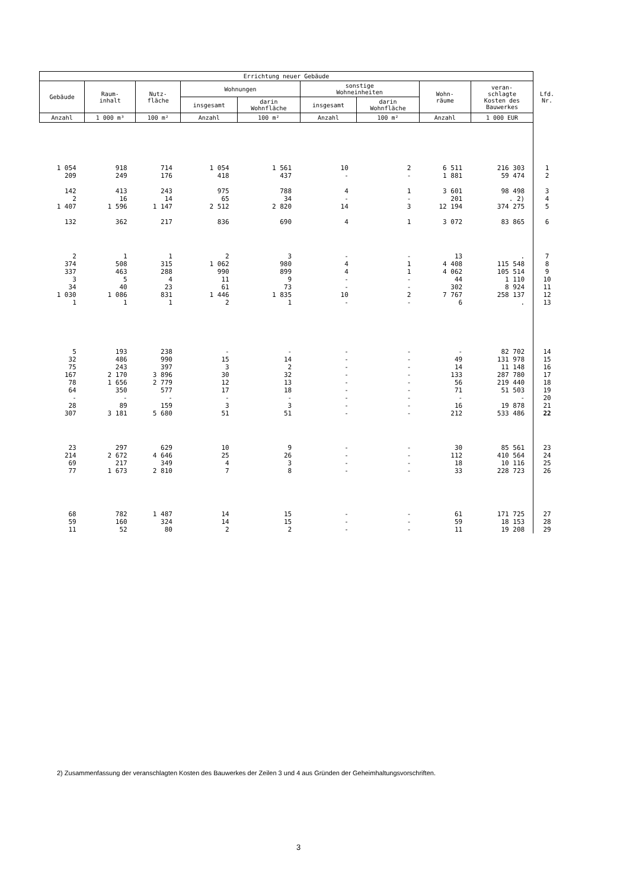| Errichtung neuer Gebäude | | | | | | | | | Lfd. Nr. |
| --- | --- | --- | --- | --- | --- | --- | --- | --- | --- |
| Gebäude | Raum- inhalt | Nutz- fläche | Wohnungen | | sonstige Wohneinheiten | | Wohn- räume | veran- schlagte Kosten des Bauwerkes | |
| | | | insgesamt | darin Wohnfläche | insgesamt | darin Wohnfläche | | | |
| Anzahl | 1 000 m³ | 100 m² | Anzahl | 100 m² | Anzahl | 100 m² | Anzahl | 1 000 EUR | |
| 1 054 | 918 | 714 | 1 054 | 1 561 | 10 | 2 | 6 511 | 216 303 | 1 |
| 209 | 249 | 176 | 418 | 437 | - | - | 1 881 | 59 474 | 2 |
| 142 | 413 | 243 | 975 | 788 | 4 | 1 | 3 601 | 98 498 | 3 |
| 2 | 16 | 14 | 65 | 34 | - | - | 201 | . 2) | 4 |
| 1 407 | 1 596 | 1 147 | 2 512 | 2 820 | 14 | 3 | 12 194 | 374 275 | 5 |
| 132 | 362 | 217 | 836 | 690 | 4 | 1 | 3 072 | 83 865 | 6 |
| 2 | 1 | 1 | 2 | 3 | - | - | 13 | . | 7 |
| 374 | 508 | 315 | 1 062 | 980 | 4 | 1 | 4 408 | 115 548 | 8 |
| 337 | 463 | 288 | 990 | 899 | 4 | 1 | 4 062 | 105 514 | 9 |
| 3 | 5 | 4 | 11 | 9 | - | - | 44 | 1 110 | 10 |
| 34 | 40 | 23 | 61 | 73 | - | - | 302 | 8 924 | 11 |
| 1 030 | 1 086 | 831 | 1 446 | 1 835 | 10 | 2 | 7 767 | 258 137 | 12 |
| 1 | 1 | 1 | 2 | 1 | - | - | 6 | . | 13 |
| 5 | 193 | 238 | - | - | - | - | - | 82 702 | 14 |
| 32 | 486 | 990 | 15 | 14 | - | - | 49 | 131 978 | 15 |
| 75 | 243 | 397 | 3 | 2 | - | - | 14 | 11 148 | 16 |
| 167 | 2 170 | 3 896 | 30 | 32 | - | - | 133 | 287 780 | 17 |
| 78 | 1 656 | 2 779 | 12 | 13 | - | - | 56 | 219 440 | 18 |
| 64 | 350 | 577 | 17 | 18 | - | - | 71 | 51 503 | 19 |
| - | - | - | - | - | - | - | - | - | 20 |
| 28 | 89 | 159 | 3 | 3 | - | - | 16 | 19 878 | 21 |
| 307 | 3 181 | 5 680 | 51 | 51 | - | - | 212 | 533 486 | 22 |
| 23 | 297 | 629 | 10 | 9 | - | - | 30 | 85 561 | 23 |
| 214 | 2 672 | 4 646 | 25 | 26 | - | - | 112 | 410 564 | 24 |
| 69 | 217 | 349 | 4 | 3 | - | - | 18 | 10 116 | 25 |
| 77 | 1 673 | 2 810 | 7 | 8 | - | - | 33 | 228 723 | 26 |
| 68 | 782 | 1 487 | 14 | 15 | - | - | 61 | 171 725 | 27 |
| 59 | 160 | 324 | 14 | 15 | - | - | 59 | 18 153 | 28 |
| 11 | 52 | 80 | 2 | 2 | - | - | 11 | 19 208 | 29 |
2) Zusammenfassung der veranschlagten Kosten des Bauwerkes der Zeilen 3 und 4 aus Gründen der Geheimhaltungsvorschriften.
3